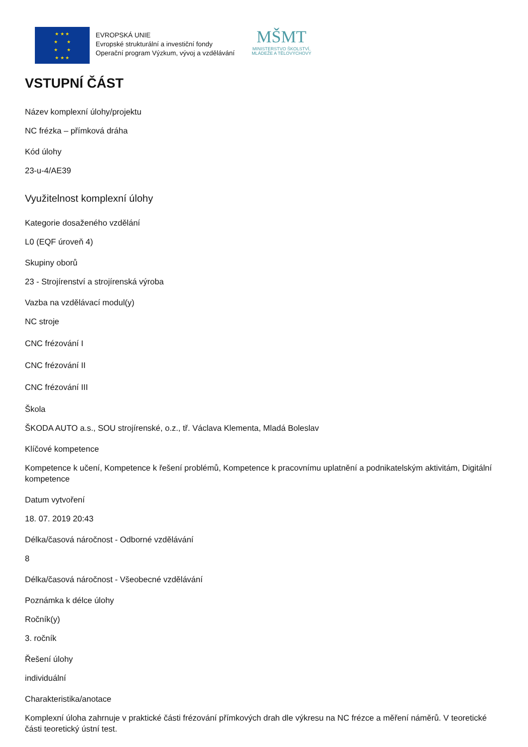★ ★ ★
★ ★
★ ★
★ ★ ★
EVROPSKÁ UNIE
Evropské strukturální a investiční fondy
Operační program Výzkum, vývoj a vzdělávání
MŠMT
MINISTERSTVO ŠKOLSTVÍ,
MLÁDEŽE A TĚLOVÝCHOVY
VSTUPNÍ ČÁST
Název komplexní úlohy/projektu
NC frézka – přímková dráha
Kód úlohy
23-u-4/AE39
Využitelnost komplexní úlohy
Kategorie dosaženého vzdělání
L0 (EQF úroveň 4)
Skupiny oborů
23 - Strojírenství a strojírenská výroba
Vazba na vzdělávací modul(y)
NC stroje
CNC frézování I
CNC frézování II
CNC frézování III
Škola
ŠKODA AUTO a.s., SOU strojírenské, o.z., tř. Václava Klementa, Mladá Boleslav
Klíčové kompetence
Kompetence k učení, Kompetence k řešení problémů, Kompetence k pracovnímu uplatnění a podnikatelským aktivitám, Digitální kompetence
Datum vytvoření
18. 07. 2019 20:43
Délka/časová náročnost - Odborné vzdělávání
8
Délka/časová náročnost - Všeobecné vzdělávání
Poznámka k délce úlohy
Ročník(y)
3. ročník
Řešení úlohy
individuální
Charakteristika/anotace
Komplexní úloha zahrnuje v praktické části frézování přímkových drah dle výkresu na NC frézce a měření náměrů. V teoretické části teoretický ústní test.